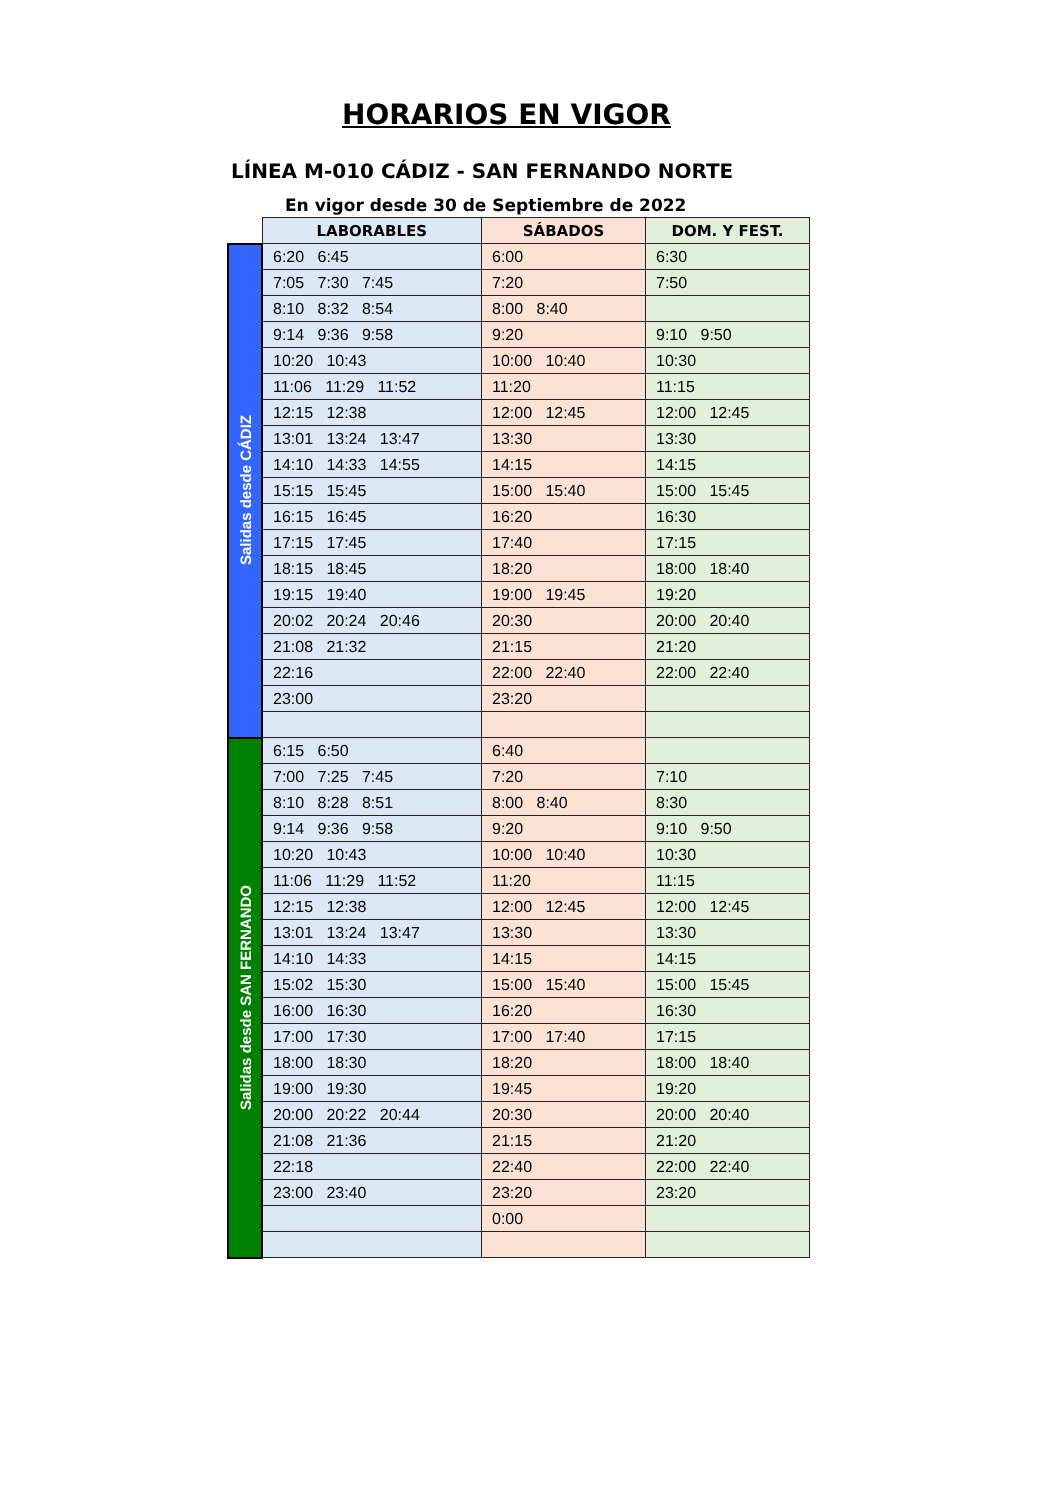HORARIOS EN VIGOR
LÍNEA M-010 CÁDIZ - SAN FERNANDO NORTE
En vigor desde 30 de Septiembre de 2022
| | LABORABLES | SÁBADOS | DOM. Y FEST. |
| --- | --- | --- | --- |
| Salidas desde CÁDIZ | 6:20 6:45 | 6:00 | 6:30 |
| | 7:05 7:30 7:45 | 7:20 | 7:50 |
| | 8:10 8:32 8:54 | 8:00 8:40 | |
| | 9:14 9:36 9:58 | 9:20 | 9:10 9:50 |
| | 10:20 10:43 | 10:00 10:40 | 10:30 |
| | 11:06 11:29 11:52 | 11:20 | 11:15 |
| | 12:15 12:38 | 12:00 12:45 | 12:00 12:45 |
| | 13:01 13:24 13:47 | 13:30 | 13:30 |
| | 14:10 14:33 14:55 | 14:15 | 14:15 |
| | 15:15 15:45 | 15:00 15:40 | 15:00 15:45 |
| | 16:15 16:45 | 16:20 | 16:30 |
| | 17:15 17:45 | 17:40 | 17:15 |
| | 18:15 18:45 | 18:20 | 18:00 18:40 |
| | 19:15 19:40 | 19:00 19:45 | 19:20 |
| | 20:02 20:24 20:46 | 20:30 | 20:00 20:40 |
| | 21:08 21:32 | 21:15 | 21:20 |
| | 22:16 | 22:00 22:40 | 22:00 22:40 |
| | 23:00 | 23:20 | |
| Salidas desde SAN FERNANDO | 6:15 6:50 | 6:40 | |
| | 7:00 7:25 7:45 | 7:20 | 7:10 |
| | 8:10 8:28 8:51 | 8:00 8:40 | 8:30 |
| | 9:14 9:36 9:58 | 9:20 | 9:10 9:50 |
| | 10:20 10:43 | 10:00 10:40 | 10:30 |
| | 11:06 11:29 11:52 | 11:20 | 11:15 |
| | 12:15 12:38 | 12:00 12:45 | 12:00 12:45 |
| | 13:01 13:24 13:47 | 13:30 | 13:30 |
| | 14:10 14:33 | 14:15 | 14:15 |
| | 15:02 15:30 | 15:00 15:40 | 15:00 15:45 |
| | 16:00 16:30 | 16:20 | 16:30 |
| | 17:00 17:30 | 17:00 17:40 | 17:15 |
| | 18:00 18:30 | 18:20 | 18:00 18:40 |
| | 19:00 19:30 | 19:45 | 19:20 |
| | 20:00 20:22 20:44 | 20:30 | 20:00 20:40 |
| | 21:08 21:36 | 21:15 | 21:20 |
| | 22:18 | 22:40 | 22:00 22:40 |
| | 23:00 23:40 | 23:20 | 23:20 |
| | | 0:00 | |